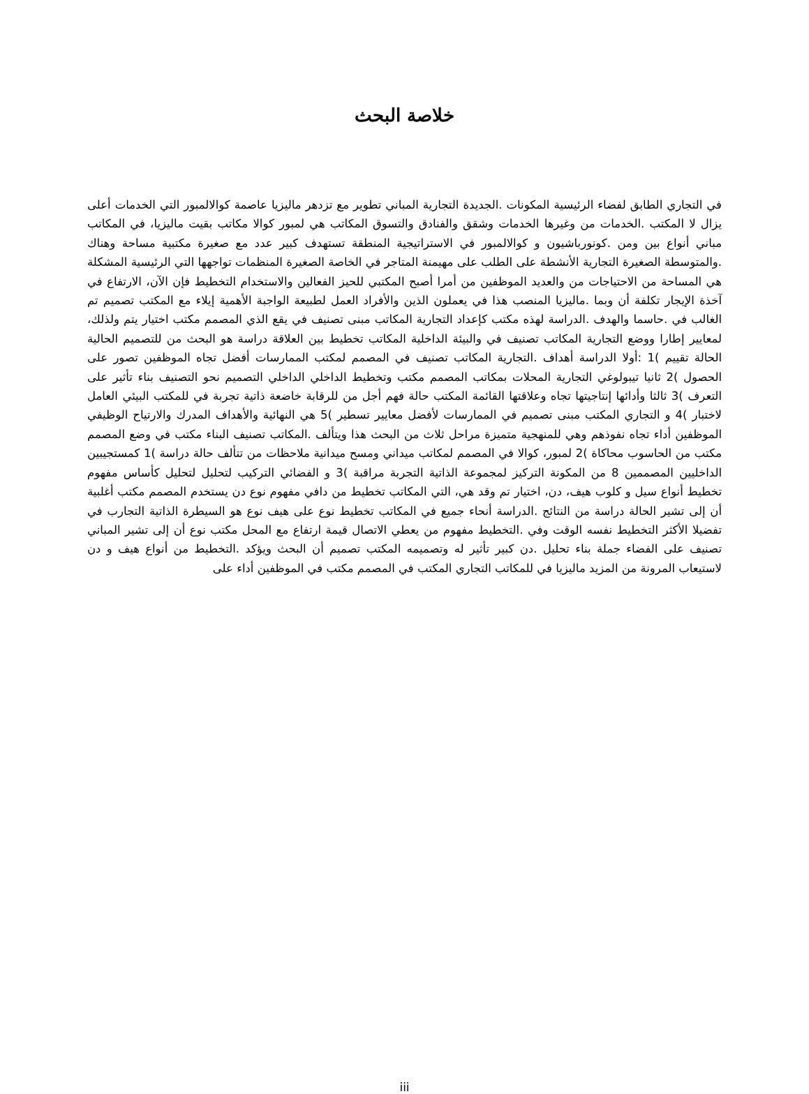خلاصة البحث
في التجاري الطابق لفضاء الرئيسية المكونات .الجديدة التجارية المباني تطوير مع تزدهر ماليزيا عاصمة كوالالمبور التي الخدمات أعلى يزال لا المكتب .الخدمات من وغيرها الخدمات وشقق والفنادق والتسوق المكاتب هي لمبور كوالا مكاتب بقيت ماليزيا، في المكاتب مباني أنواع بين ومن .كونورباشيون و كوالالمبور في الاستراتيجية المنطقة تستهدف كبير عدد مع صغيرة مكتبية مساحة وهناك .والمتوسطة الصغيرة التجارية الأنشطة على الطلب على مهيمنة المتاجر في الخاصة الصغيرة المنظمات تواجهها التي الرئيسية المشكلة هي المساحة من الاحتياجات من والعديد الموظفين من أمرا أصبح المكتبي للحيز الفعالين والاستخدام التخطيط فإن الآن، الارتفاع في آخذة الإيجار تكلفة أن وبما .ماليزيا المنصب هذا في يعملون الذين والأفراد العمل لطبيعة الواجبة الأهمية إيلاء مع المكتب تصميم تم الغالب في .حاسما والهدف .الدراسة لهذه مكتب كإعداد التجارية المكاتب مبنى تصنيف في يقع الذي المصمم مكتب اختيار يتم ولذلك، لمعايير إطارا ووضع التجارية المكاتب تصنيف في والبيئة الداخلية المكاتب تخطيط بين العلاقة دراسة هو البحث من للتصميم الحالية الحالة تقييم )1 :أولا الدراسة أهداف .التجارية المكاتب تصنيف في المصمم لمكتب الممارسات أفضل تجاه الموظفين تصور على الحصول )2 ثانيا تيبولوغي التجارية المحلات بمكاتب المصمم مكتب وتخطيط الداخلي الداخلي التصميم نحو التصنيف بناء تأثير على التعرف )3 ثالثا وأدائها إنتاجيتها تجاه وعلاقتها القائمة المكتب حالة فهم أجل من للرقابة خاضعة ذاتية تجربة في للمكتب البيئي العامل لاختبار )4 و التجاري المكتب مبنى تصميم في الممارسات لأفضل معايير تسطير )5 هي النهائية والأهداف المدرك والارتياح الوظيفي الموظفين أداء تجاه نفوذهم وهي للمنهجية متميزة مراحل ثلاث من البحث هذا ويتألف .المكاتب تصنيف البناء مكتب في وضع المصمم مكتب من الحاسوب محاكاة )2 لمبور، كوالا في المصمم لمكاتب ميداني ومسح ميدانية ملاحظات من تتألف حالة دراسة )1 كمستجيبين الداخليين المصممين 8 من المكونة التركيز لمجموعة الذاتية التجربة مراقبة )3 و الفضائي التركيب لتحليل لتحليل كأساس مفهوم تخطيط أنواع سيل و كلوب هيف، دن، اختيار تم وقد هي، التي المكاتب تخطيط من دافي مفهوم نوع دن يستخدم المصمم مكتب أغلبية أن إلى تشير الحالة دراسة من النتائج .الدراسة أنحاء جميع في المكاتب تخطيط نوع على هيف نوع هو السيطرة الذاتية التجارب في تفضيلا الأكثر التخطيط نفسه الوقت وفي .التخطيط مفهوم من يعطي الاتصال قيمة ارتفاع مع المحل مكتب نوع أن إلى تشير المباني تصنيف على الفضاء جملة بناء تحليل .دن كبير تأثير له وتصميمه المكتب تصميم أن البحث ويؤكد .التخطيط من أنواع هيف و دن لاستيعاب المرونة من المزيد ماليزيا في للمكاتب التجاري المكتب في المصمم مكتب في الموظفين أداء على
iii